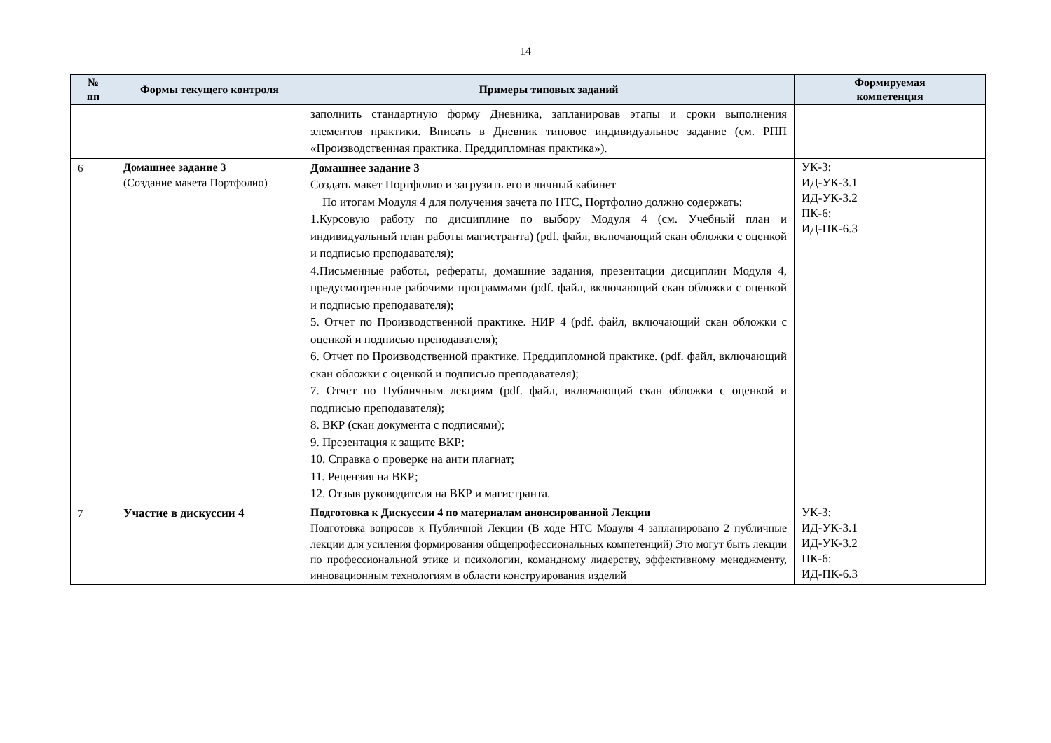14
| № пп | Формы текущего контроля | Примеры типовых заданий | Формируемая компетенция |
| --- | --- | --- | --- |
| | | заполнить стандартную форму Дневника, запланировав этапы и сроки выполнения элементов практики. Вписать в Дневник типовое индивидуальное задание (см. РПП «Производственная практика. Преддипломная практика»). | |
| 6 | Домашнее задание 3 (Создание макета Портфолио) | Домашнее задание 3 Создать макет Портфолио и загрузить его в личный кабинет По итогам Модуля 4 для получения зачета по НТС, Портфолио должно содержать: 1.Курсовую работу по дисциплине по выбору Модуля 4 (см. Учебный план и индивидуальный план работы магистранта) (pdf. файл, включающий скан обложки с оценкой и подписью преподавателя); 4.Письменные работы, рефераты, домашние задания, презентации дисциплин Модуля 4, предусмотренные рабочими программами (pdf. файл, включающий скан обложки с оценкой и подписью преподавателя); 5. Отчет по Производственной практике. НИР 4 (pdf. файл, включающий скан обложки с оценкой и подписью преподавателя); 6. Отчет по Производственной практике. Преддипломной практике. (pdf. файл, включающий скан обложки с оценкой и подписью преподавателя); 7. Отчет по Публичным лекциям (pdf. файл, включающий скан обложки с оценкой и подписью преподавателя); 8. ВКР (скан документа с подписями); 9. Презентация к защите ВКР; 10. Справка о проверке на анти плагиат; 11. Рецензия на ВКР; 12. Отзыв руководителя на ВКР и магистранта. | УК-3: ИД-УК-3.1 ИД-УК-3.2 ПК-6: ИД-ПК-6.3 |
| 7 | Участие в дискуссии 4 | Подготовка к Дискуссии 4 по материалам анонсированной Лекции Подготовка вопросов к Публичной Лекции (В ходе НТС Модуля 4 запланировано 2 публичные лекции для усиления формирования общепрофессиональных компетенций) Это могут быть лекции по профессиональной этике и психологии, командному лидерству, эффективному менеджменту, инновационным технологиям в области конструирования изделий | УК-3: ИД-УК-3.1 ИД-УК-3.2 ПК-6: ИД-ПК-6.3 |